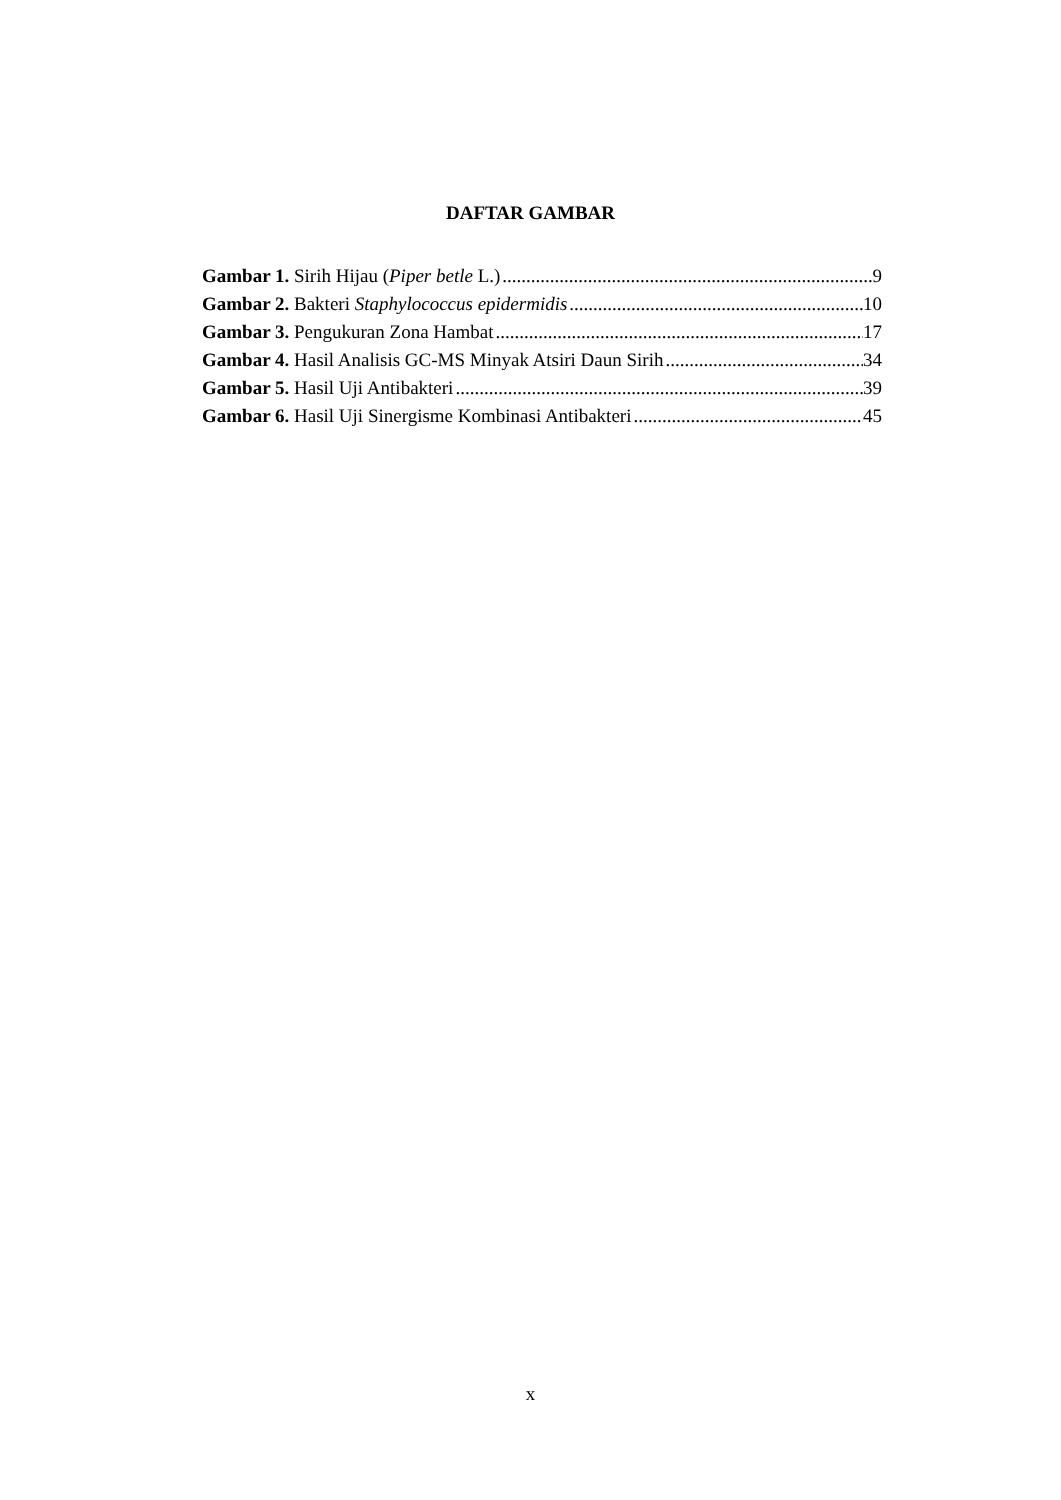DAFTAR GAMBAR
Gambar 1. Sirih Hijau (Piper betle L.) 9
Gambar 2. Bakteri Staphylococcus epidermidis 10
Gambar 3. Pengukuran Zona Hambat 17
Gambar 4. Hasil Analisis GC-MS Minyak Atsiri Daun Sirih 34
Gambar 5. Hasil Uji Antibakteri 39
Gambar 6. Hasil Uji Sinergisme Kombinasi Antibakteri 45
x